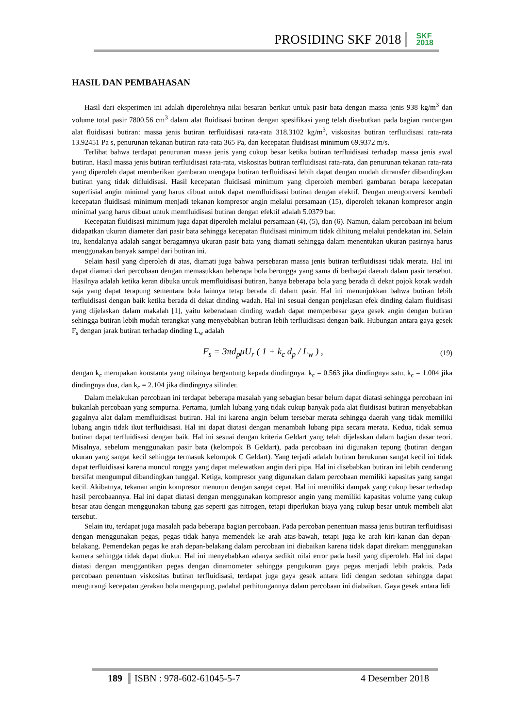PROSIDING SKF 2018 SKF
2018
HASIL DAN PEMBAHASAN
Hasil dari eksperimen ini adalah diperolehnya nilai besaran berikut untuk pasir bata dengan massa jenis 938 kg/m<sup>3</sup> dan volume total pasir 7800.56 cm<sup>3</sup> dalam alat fluidisasi butiran dengan spesifikasi yang telah disebutkan pada bagian rancangan alat fluidisasi butiran: massa jenis butiran terfluidisasi rata-rata 318.3102 kg/m<sup>3</sup>, viskositas butiran terfluidisasi rata-rata 13.92451 Pa s, penurunan tekanan butiran rata-rata 365 Pa, dan kecepatan fluidisasi minimum 69.9372 m/s.
Terlihat bahwa terdapat penurunan massa jenis yang cukup besar ketika butiran terfluidisasi terhadap massa jenis awal butiran. Hasil massa jenis butiran terfluidisasi rata-rata, viskositas butiran terfluidisasi rata-rata, dan penurunan tekanan rata-rata yang diperoleh dapat memberikan gambaran mengapa butiran terfluidisasi lebih dapat dengan mudah ditransfer dibandingkan butiran yang tidak difluidisasi. Hasil kecepatan fluidisasi minimum yang diperoleh memberi gambaran berapa kecepatan superfisial angin minimal yang harus dibuat untuk dapat memfluidisasi butiran dengan efektif. Dengan mengonversi kembali kecepatan fluidisasi minimum menjadi tekanan kompresor angin melalui persamaan (15), diperoleh tekanan kompresor angin minimal yang harus dibuat untuk memfluidisasi butiran dengan efektif adalah 5.0379 bar.
Kecepatan fluidisasi minimum juga dapat diperoleh melalui persamaan (4), (5), dan (6). Namun, dalam percobaan ini belum didapatkan ukuran diameter dari pasir bata sehingga kecepatan fluidisasi minimum tidak dihitung melalui pendekatan ini. Selain itu, kendalanya adalah sangat beragamnya ukuran pasir bata yang diamati sehingga dalam menentukan ukuran pasirnya harus menggunakan banyak sampel dari butiran ini.
Selain hasil yang diperoleh di atas, diamati juga bahwa persebaran massa jenis butiran terfluidisasi tidak merata. Hal ini dapat diamati dari percobaan dengan memasukkan beberapa bola berongga yang sama di berbagai daerah dalam pasir tersebut. Hasilnya adalah ketika keran dibuka untuk memfluidisasi butiran, hanya beberapa bola yang berada di dekat pojok kotak wadah saja yang dapat terapung sementara bola lainnya tetap berada di dalam pasir. Hal ini menunjukkan bahwa butiran lebih terfluidisasi dengan baik ketika berada di dekat dinding wadah. Hal ini sesuai dengan penjelasan efek dinding dalam fluidisasi yang dijelaskan dalam makalah [1], yaitu keberadaan dinding wadah dapat memperbesar gaya gesek angin dengan butiran sehingga butiran lebih mudah terangkat yang menyebabkan butiran lebih terfluidisasi dengan baik. Hubungan antara gaya gesek F<sub>s</sub> dengan jarak butiran terhadap dinding L<sub>w</sub> adalah
F<sub>s</sub> = 3πd<sub>p</sub>μU<sub>r</sub> ( 1 + k<sub>c</sub> d<sub>p</sub> / L<sub>w</sub> ) , (19)
dengan k<sub>c</sub> merupakan konstanta yang nilainya bergantung kepada dindingnya. k<sub>c</sub> = 0.563 jika dindingnya satu, k<sub>c</sub> = 1.004 jika dindingnya dua, dan k<sub>c</sub> = 2.104 jika dindingnya silinder.
Dalam melakukan percobaan ini terdapat beberapa masalah yang sebagian besar belum dapat diatasi sehingga percobaan ini bukanlah percobaan yang sempurna. Pertama, jumlah lubang yang tidak cukup banyak pada alat fluidisasi butiran menyebabkan gagalnya alat dalam memfluidisasi butiran. Hal ini karena angin belum tersebar merata sehingga daerah yang tidak memiliki lubang angin tidak ikut terfluidisasi. Hal ini dapat diatasi dengan menambah lubang pipa secara merata. Kedua, tidak semua butiran dapat terfluidisasi dengan baik. Hal ini sesuai dengan kriteria Geldart yang telah dijelaskan dalam bagian dasar teori. Misalnya, sebelum menggunakan pasir bata (kelompok B Geldart), pada percobaan ini digunakan tepung (butiran dengan ukuran yang sangat kecil sehingga termasuk kelompok C Geldart). Yang terjadi adalah butiran berukuran sangat kecil ini tidak dapat terfluidisasi karena muncul rongga yang dapat melewatkan angin dari pipa. Hal ini disebabkan butiran ini lebih cenderung bersifat mengumpul dibandingkan tunggal. Ketiga, kompresor yang digunakan dalam percobaan memiliki kapasitas yang sangat kecil. Akibatnya, tekanan angin kompresor menurun dengan sangat cepat. Hal ini memiliki dampak yang cukup besar terhadap hasil percobaannya. Hal ini dapat diatasi dengan menggunakan kompresor angin yang memiliki kapasitas volume yang cukup besar atau dengan menggunakan tabung gas seperti gas nitrogen, tetapi diperlukan biaya yang cukup besar untuk membeli alat tersebut.
Selain itu, terdapat juga masalah pada beberapa bagian percobaan. Pada percoban penentuan massa jenis butiran terfluidisasi dengan menggunakan pegas, pegas tidak hanya memendek ke arah atas-bawah, tetapi juga ke arah kiri-kanan dan depan-belakang. Pemendekan pegas ke arah depan-belakang dalam percobaan ini diabaikan karena tidak dapat direkam menggunakan kamera sehingga tidak dapat diukur. Hal ini menyebabkan adanya sedikit nilai error pada hasil yang diperoleh. Hal ini dapat diatasi dengan menggantikan pegas dengan dinamometer sehingga pengukuran gaya pegas menjadi lebih praktis. Pada percobaan penentuan viskositas butiran terfluidisasi, terdapat juga gaya gesek antara lidi dengan sedotan sehingga dapat mengurangi kecepatan gerakan bola mengapung, padahal perhitungannya dalam percobaan ini diabaikan. Gaya gesek antara lidi
189 ISBN : 978-602-61045-5-7 4 Desember 2018